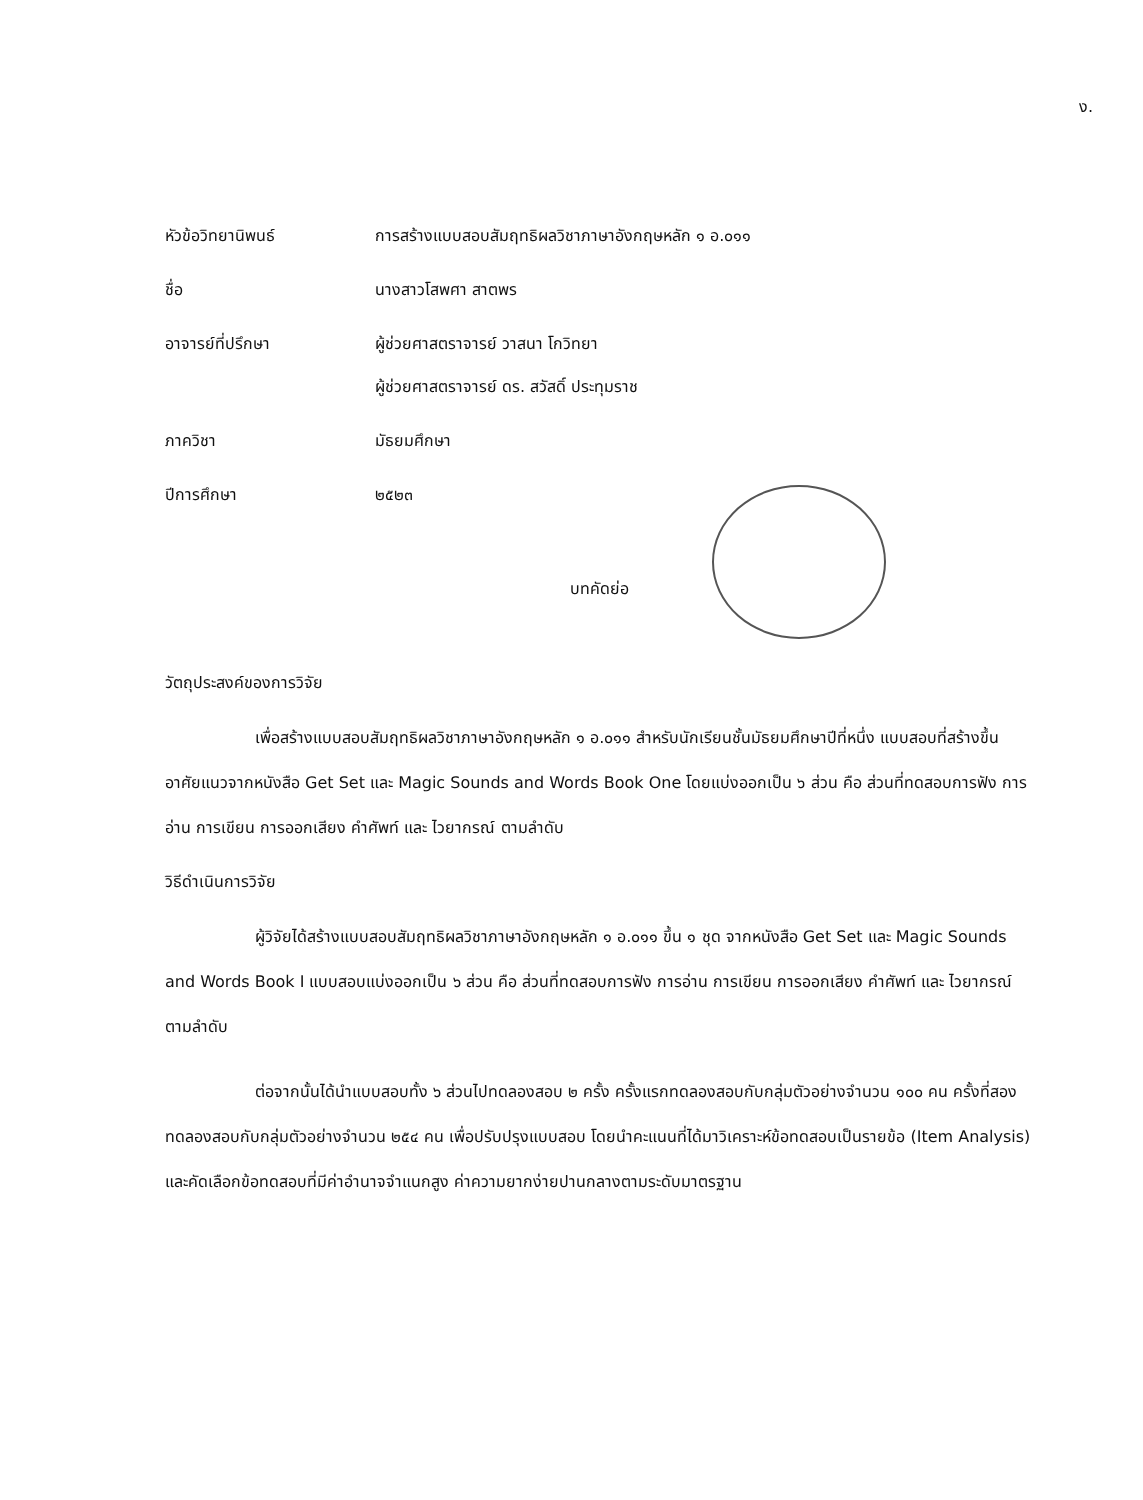ง.
หัวข้อวิทยานิพนธ์ การสร้างแบบสอบสัมฤทธิผลวิชาภาษาอังกฤษหลัก ๑ อ.๐๑๑
ชื่อ นางสาวโสพศา สาตพร
อาจารย์ที่ปรึกษา ผู้ช่วยศาสตราจารย์ วาสนา โกวิทยา
ผู้ช่วยศาสตราจารย์ ดร. สวัสดิ์ ประทุมราช
ภาควิชา มัธยมศึกษา
ปีการศึกษา ๒๕๒๓
บทคัดย่อ
วัตถุประสงค์ของการวิจัย
เพื่อสร้างแบบสอบสัมฤทธิผลวิชาภาษาอังกฤษหลัก ๑ อ.๐๑๑ สำหรับนักเรียนชั้นมัธยมศึกษาปีที่หนึ่ง แบบสอบที่สร้างขึ้น อาศัยแนวจากหนังสือ Get Set และ Magic Sounds and Words Book One โดยแบ่งออกเป็น ๖ ส่วน คือ ส่วนที่ทดสอบการฟัง การอ่าน การเขียน การออกเสียง คำศัพท์ และ ไวยากรณ์ ตามลำดับ
วิธีดำเนินการวิจัย
ผู้วิจัยได้สร้างแบบสอบสัมฤทธิผลวิชาภาษาอังกฤษหลัก ๑ อ.๐๑๑ ขึ้น ๑ ชุด จากหนังสือ Get Set และ Magic Sounds and Words Book I แบบสอบแบ่งออกเป็น ๖ ส่วน คือ ส่วนที่ทดสอบการฟัง การอ่าน การเขียน การออกเสียง คำศัพท์ และ ไวยากรณ์ ตามลำดับ
ต่อจากนั้นได้นำแบบสอบทั้ง ๖ ส่วนไปทดลองสอบ ๒ ครั้ง ครั้งแรกทดลองสอบกับกลุ่มตัวอย่างจำนวน ๑๐๐ คน ครั้งที่สองทดลองสอบกับกลุ่มตัวอย่างจำนวน ๒๕๔ คน เพื่อปรับปรุงแบบสอบ โดยนำคะแนนที่ได้มาวิเคราะห์ข้อทดสอบเป็นรายข้อ (Item Analysis) และคัดเลือกข้อทดสอบที่มีค่าอำนาจจำแนกสูง ค่าความยากง่ายปานกลางตามระดับมาตรฐาน